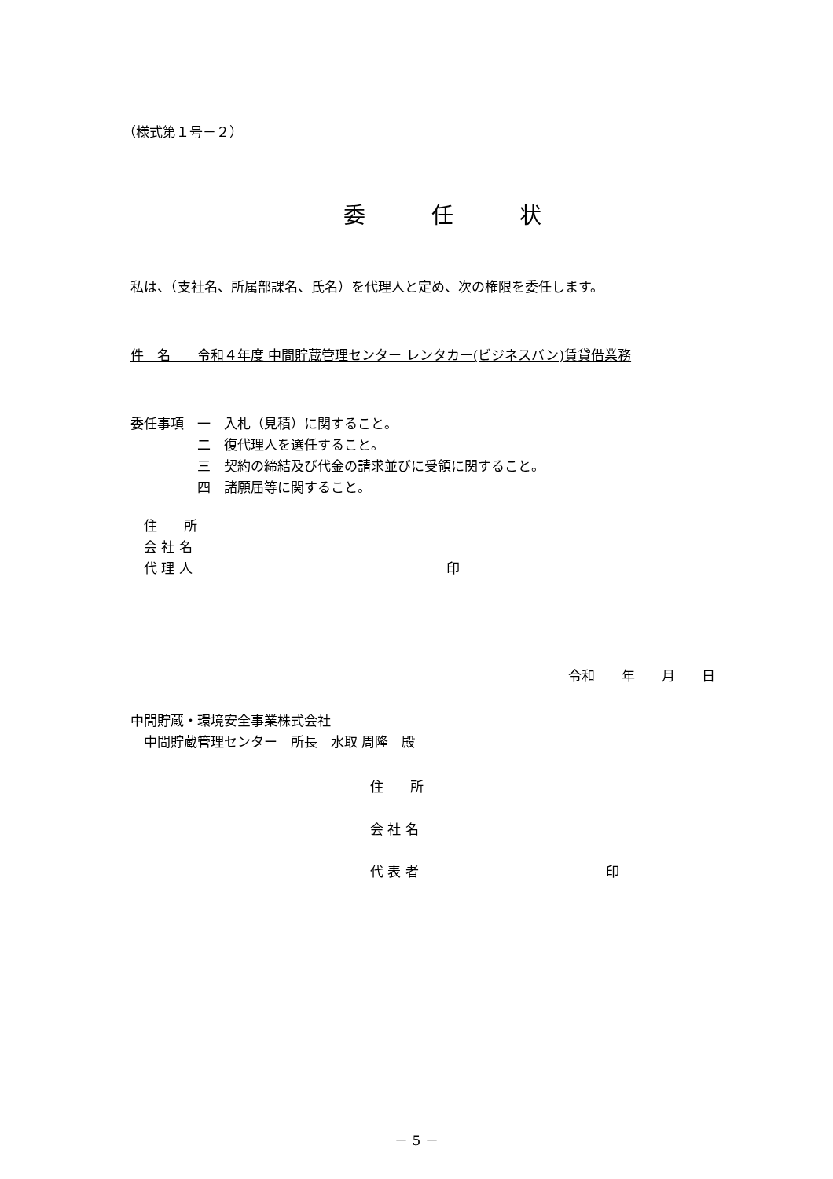（様式第１号－２）
委　　　任　　　状
私は、（支社名、所属部課名、氏名）を代理人と定め、次の権限を委任します。
件　名　　令和４年度 中間貯蔵管理センター レンタカー(ビジネスバン)賃貸借業務
委任事項　一　入札（見積）に関すること。
　　　　　二　復代理人を選任すること。
　　　　　三　契約の締結及び代金の請求並びに受領に関すること。
　　　　　四　諸願届等に関すること。
　住　　所
　会 社 名
　代 理 人　　　　　　　　　　　　　　　　　　　印
令和　　年　　月　　日
中間貯蔵・環境安全事業株式会社
　中間貯蔵管理センター　所長　水取 周隆　殿
住　　所
会 社 名
代 表 者　　　　　　　　　　　　　　印
－ 5 －